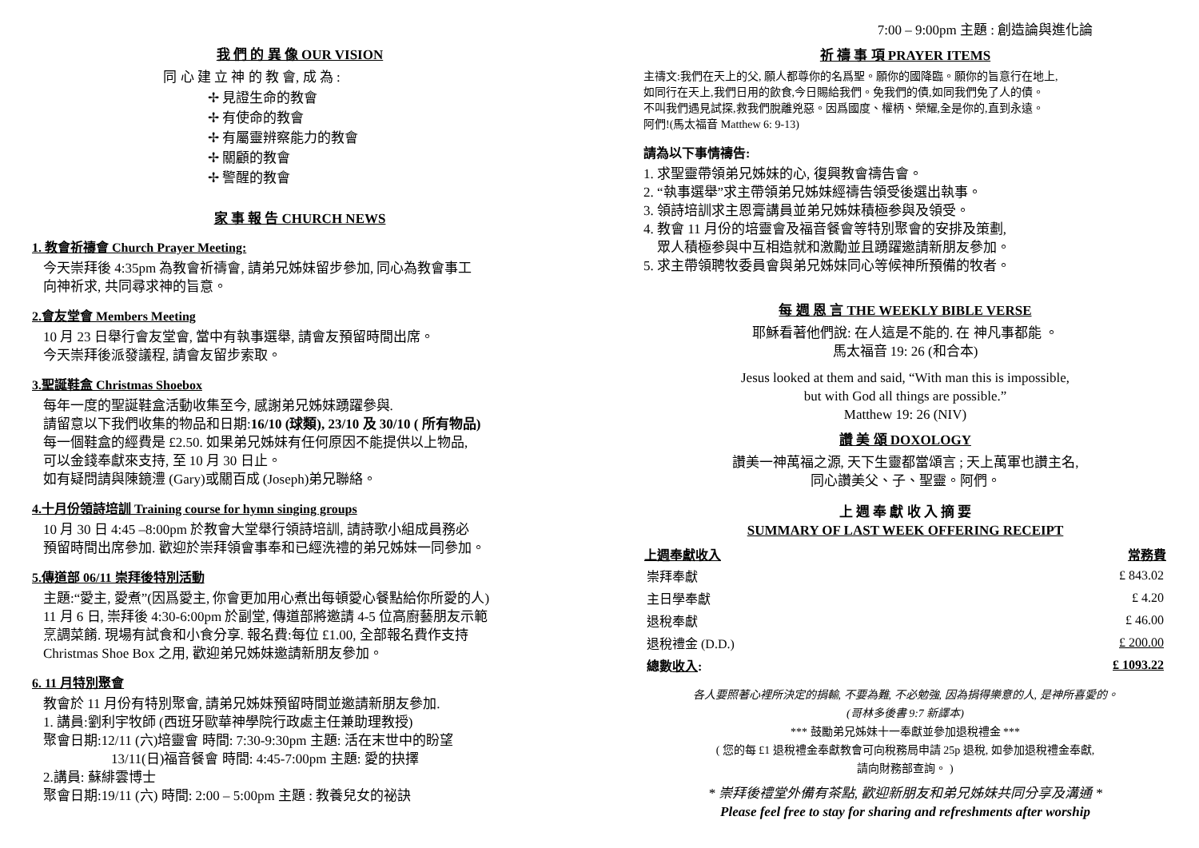我 們 的 異 像 OUR VISION
同 心 建 立 神 的 教 會, 成 為 :
✢ 見證生命的教會
✢ 有使命的教會
✢ 有屬靈辨察能力的教會
✢ 關顧的教會
✢ 警醒的教會
家 事 報 告 CHURCH NEWS
1. 教會祈禱會 Church Prayer Meeting:
今天崇拜後 4:35pm 為教會祈禱會, 請弟兄姊妹留步參加, 同心為教會事工
向神祈求, 共同尋求神的旨意。
2.會友堂會 Members Meeting
10 月 23 日舉行會友堂會, 當中有執事選舉, 請會友預留時間出席。
今天崇拜後派發議程, 請會友留步索取。
3.聖誕鞋盒 Christmas Shoebox
每年一度的聖誕鞋盒活動收集至今, 感謝弟兄姊妹踴躍參與.
請留意以下我們收集的物品和日期:16/10 (球類), 23/10 及 30/10 ( 所有物品)
每一個鞋盒的經費是 £2.50. 如果弟兄姊妹有任何原因不能提供以上物品,
可以金錢奉獻來支持, 至 10 月 30 日止。
如有疑問請與陳鏡澧 (Gary)或關百成 (Joseph)弟兄聯絡。
4.十月份領詩培訓 Training course for hymn singing groups
10 月 30 日 4:45 –8:00pm 於教會大堂舉行領詩培訓, 請詩歌小組成員務必
預留時間出席參加. 歡迎於崇拜領會事奉和已經洗禮的弟兄姊妹一同參加。
5.傳道部 06/11 崇拜後特別活動
主題:“愛主, 愛煮”(因爲愛主, 你會更加用心煮出每頓愛心餐點給你所愛的人)
11 月 6 日, 崇拜後 4:30-6:00pm 於副堂, 傳道部將邀請 4-5 位高廚藝朋友示範
烹調菜餚. 現場有試食和小食分享. 報名費:每位 £1.00, 全部報名費作支持
Christmas Shoe Box 之用, 歡迎弟兄姊妹邀請新朋友參加。
6. 11 月特別聚會
教會於 11 月份有特別聚會, 請弟兄姊妹預留時間並邀請新朋友參加.
1. 講員:劉利宇牧師 (西班牙歐華神學院行政處主任兼助理教授)
聚會日期:12/11 (六)培靈會 時間: 7:30-9:30pm 主題: 活在末世中的盼望
     13/11(日)福音餐會 時間: 4:45-7:00pm 主題: 愛的抉擇
2.講員: 蘇緋雲博士
聚會日期:19/11 (六) 時間: 2:00 – 5:00pm 主題 : 教養兒女的祕訣
7:00 – 9:00pm 主題 : 創造論與進化論
祈 禱 事 項 PRAYER ITEMS
主禱文:我們在天上的父, 願人都尊你的名爲聖。願你的國降臨。願你的旨意行在地上,
如同行在天上,我們日用的飲食,今日賜給我們。免我們的債,如同我們免了人的債。
不叫我們遇見試探,救我們脫離兇惡。因爲國度、權柄、榮耀,全是你的,直到永遠。
阿們!(馬太福音 Matthew 6: 9-13)
請為以下事情禱告:
1. 求聖靈帶領弟兄姊妹的心, 復興教會禱告會。
2. “執事選舉”求主帶領弟兄姊妹經禱告領受後選出執事。
3. 領詩培訓求主恩膏講員並弟兄姊妹積極参與及領受。
4. 教會 11 月份的培靈會及福音餐會等特別聚會的安排及策劃,
 眾人積極参與中互相造就和激勵並且踴躍邀請新朋友參加。
5. 求主帶領聘牧委員會與弟兄姊妹同心等候神所預備的牧者。
每 週 恩 言 THE WEEKLY BIBLE VERSE
耶穌看著他們說: 在人這是不能的. 在 神凡事都能 。
馬太福音 19: 26 (和合本)
Jesus looked at them and said, “With man this is impossible,
but with God all things are possible.”
Matthew 19: 26 (NIV)
讚 美 頌 DOXOLOGY
讚美一神萬福之源, 天下生靈都當頌言 ; 天上萬軍也讚主名,
同心讚美父、子、聖靈。阿們。
上 週 奉 獻 收 入 摘 要
SUMMARY OF LAST WEEK OFFERING RECEIPT
| 上週奉獻收入 | 常務費 |
| --- | --- |
| 崇拜奉獻 | £ 843.02 |
| 主日學奉獻 | £ 4.20 |
| 退稅奉獻 | £ 46.00 |
| 退稅禮金 (D.D.) | £ 200.00 |
| 總數 收入 : | £ 1093.22 |
各人要照著心裡所決定的捐輸, 不要為難, 不必勉強, 因為捐得樂意的人, 是神所喜愛的。
(哥林多後書 9:7 新譯本)
*** 鼓勵弟兄姊妹十一奉獻並參加退稅禮金 ***
( 您的每 £1 退稅禮金奉獻教會可向稅務局申請 25p 退稅, 如參加退稅禮金奉獻,
請向財務部查詢。 )
* 崇拜後禮堂外備有茶點, 歡迎新朋友和弟兄姊妹共同分享及溝通 *
Please feel free to stay for sharing and refreshments after worship